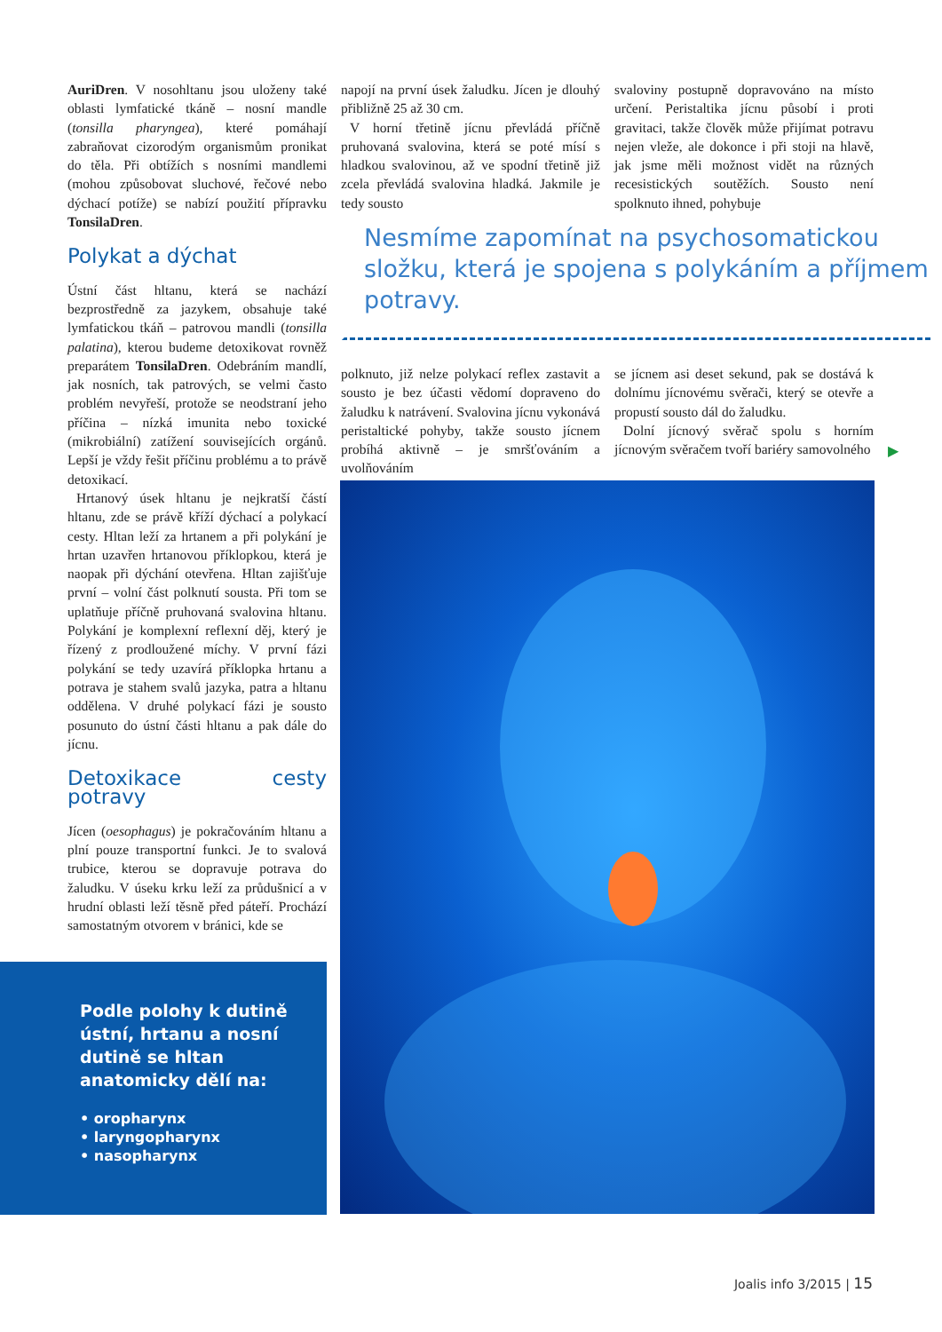AuriDren. V nosohltanu jsou uloženy také oblasti lymfatické tkáně – nosní mandle (tonsilla pharyngea), které pomáhají zabraňovat cizorodým organismům pronikat do těla. Při obtížích s nosními mandlemi (mohou způsobovat sluchové, řečové nebo dýchací potíže) se nabízí použití přípravku TonsilaDren.
Polykat a dýchat
Ústní část hltanu, která se nachází bezprostředně za jazykem, obsahuje také lymfatickou tkáň – patrovou mandli (tonsilla palatina), kterou budeme detoxikovat rovněž preparátem TonsilaDren. Odebráním mandlí, jak nosních, tak patrových, se velmi často problém nevyřeší, protože se neodstraní jeho příčina – nízká imunita nebo toxické (mikrobiální) zatížení souvisejících orgánů. Lepší je vždy řešit příčinu problému a to právě detoxikací.
Hrtanový úsek hltanu je nejkratší částí hltanu, zde se právě kříží dýchací a polykací cesty. Hltan leží za hrtanem a při polykání je hrtan uzavřen hrtanovou příklopkou, která je naopak při dýchání otevřena. Hltan zajišťuje první – volní část polknutí sousta. Při tom se uplatňuje příčně pruhovaná svalovina hltanu. Polykání je komplexní reflexní děj, který je řízený z prodloužené míchy. V první fázi polykání se tedy uzavírá příklopka hrtanu a potrava je stahem svalů jazyka, patra a hltanu oddělena. V druhé polykací fázi je sousto posunuto do ústní části hltanu a pak dále do jícnu.
Detoxikace cesty potravy
Jícen (oesophagus) je pokračováním hltanu a plní pouze transportní funkci. Je to svalová trubice, kterou se dopravuje potrava do žaludku. V úseku krku leží za průdušnicí a v hrudní oblasti leží těsně před páteří. Prochází samostatným otvorem v bránici, kde se
napojí na první úsek žaludku. Jícen je dlouhý přibližně 25 až 30 cm.
V horní třetině jícnu převládá příčně pruhovaná svalovina, která se poté mísí s hladkou svalovinou, až ve spodní třetině již zcela převládá svalovina hladká. Jakmile je tedy sousto
svaloviny postupně dopravováno na místo určení. Peristaltika jícnu působí i proti gravitaci, takže člověk může přijímat potravu nejen vleže, ale dokonce i při stoji na hlavě, jak jsme měli možnost vidět na různých recesistických soutěžích. Sousto není spolknuto ihned, pohybuje
Nesmíme zapomínat na psychosomatickou složku, která je spojena s polykáním a příjmem potravy.
polknuto, již nelze polykací reflex zastavit a sousto je bez účasti vědomí dopraveno do žaludku k natrávení. Svalovina jícnu vykonává peristaltické pohyby, takže sousto jícnem probíhá aktivně – je smršťováním a uvolňováním
se jícnem asi deset sekund, pak se dostává k dolnímu jícnovému svěrači, který se otevře a propustí sousto dál do žaludku.
Dolní jícnový svěrač spolu s horním jícnovým svěračem tvoří bariéry samovolného
▶
Podle polohy k dutině ústní, hrtanu a nosní dutině se hltan anatomicky dělí na:
• oropharynx
• laryngopharynx
• nasopharynx
Joalis info 3/2015 | 15